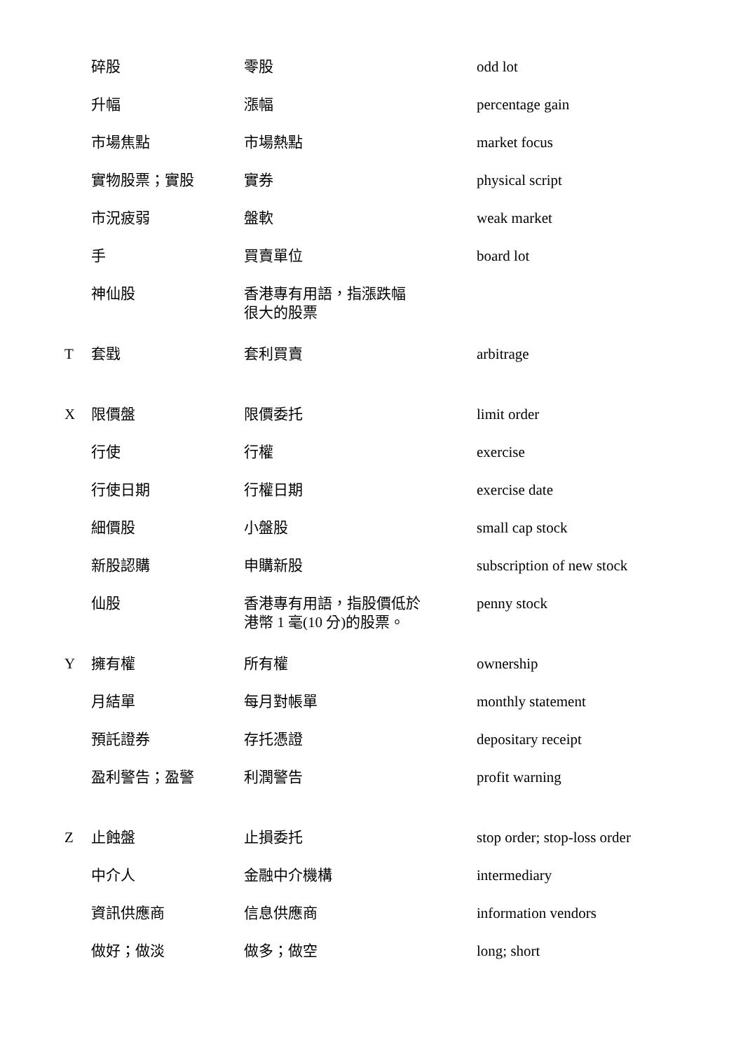| | 碎股 | 零股 | odd lot |
| | 升幅 | 漲幅 | percentage gain |
| | 市場焦點 | 市場熱點 | market focus |
| | 實物股票；實股 | 實券 | physical script |
| | 市況疲弱 | 盤軟 | weak market |
| | 手 | 買賣單位 | board lot |
| | 神仙股 | 香港專有用語，指漲跌幅 很大的股票 | |
| T | 套戥 | 套利買賣 | arbitrage |
| X | 限價盤 | 限價委托 | limit order |
| | 行使 | 行權 | exercise |
| | 行使日期 | 行權日期 | exercise date |
| | 細價股 | 小盤股 | small cap stock |
| | 新股認購 | 申購新股 | subscription of new stock |
| | 仙股 | 香港專有用語，指股價低於 港幣 1 毫(10 分)的股票。 | penny stock |
| Y | 擁有權 | 所有權 | ownership |
| | 月結單 | 每月對帳單 | monthly statement |
| | 預託證券 | 存托憑證 | depositary receipt |
| | 盈利警告；盈警 | 利潤警告 | profit warning |
| Z | 止蝕盤 | 止損委托 | stop order; stop-loss order |
| | 中介人 | 金融中介機構 | intermediary |
| | 資訊供應商 | 信息供應商 | information vendors |
| | 做好；做淡 | 做多；做空 | long; short |